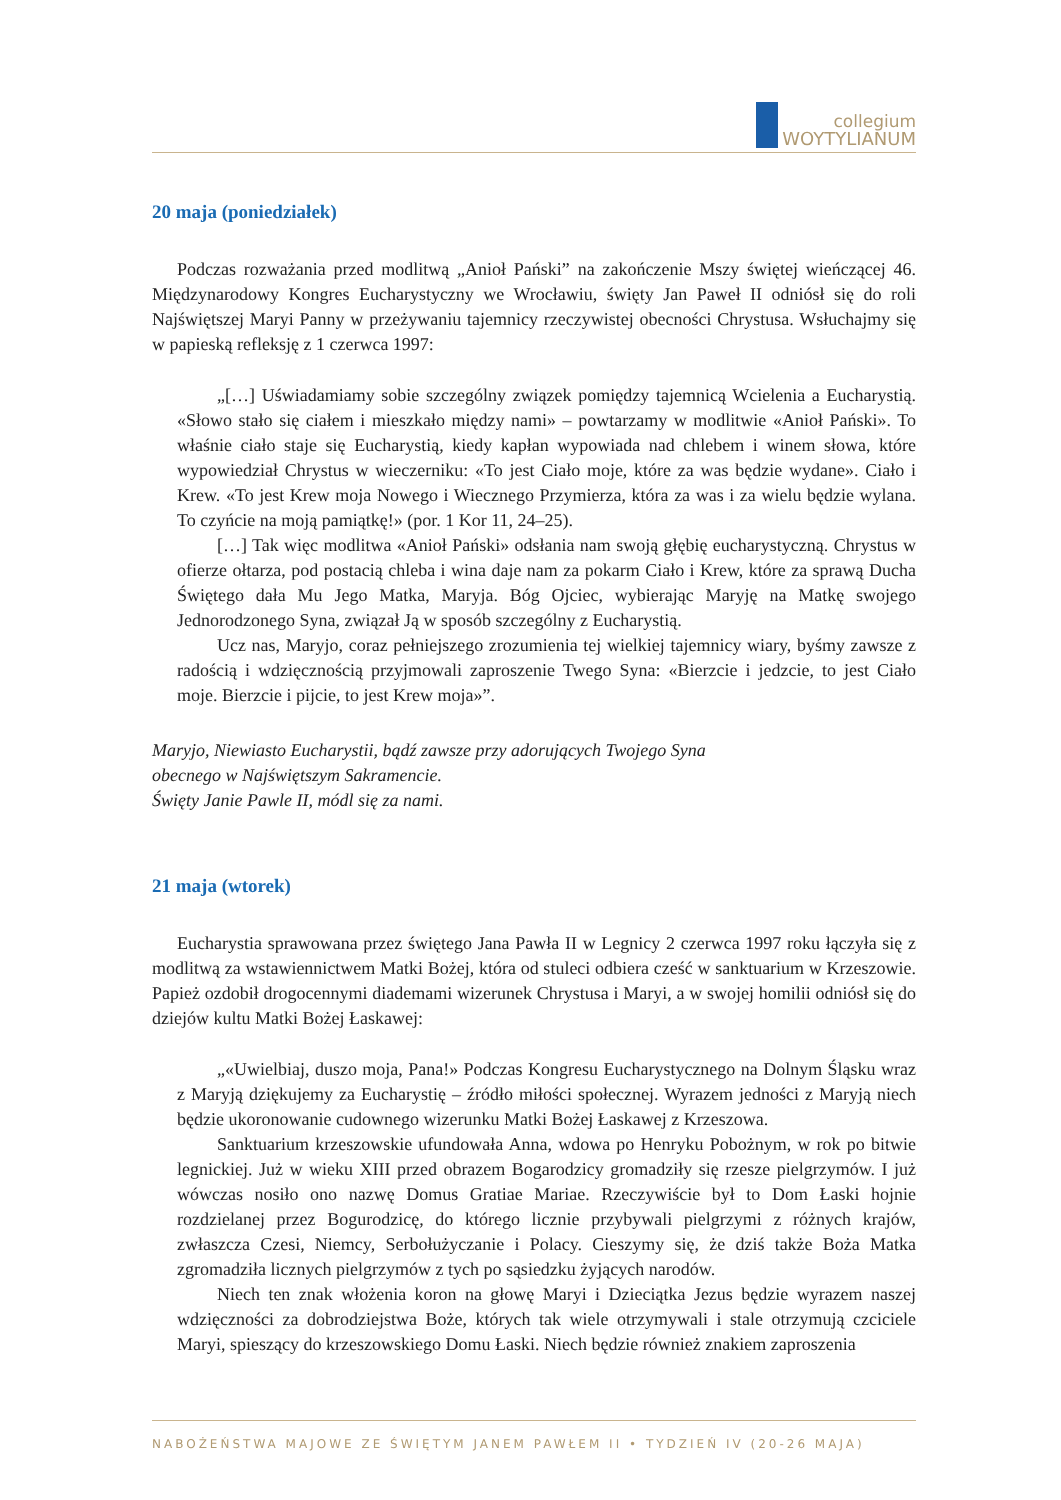collegium
WOYTYLIANUM
20 maja (poniedziałek)
Podczas rozważania przed modlitwą „Anioł Pański” na zakończenie Mszy świętej wieńczącej 46. Międzynarodowy Kongres Eucharystyczny we Wrocławiu, święty Jan Paweł II odniósł się do roli Najświętszej Maryi Panny w przeżywaniu tajemnicy rzeczywistej obecności Chrystusa. Wsłuchajmy się w papieską refleksję z 1 czerwca 1997:
„[…] Uświadamiamy sobie szczególny związek pomiędzy tajemnicą Wcielenia a Eucharystią. «Słowo stało się ciałem i mieszkało między nami» – powtarzamy w modlitwie «Anioł Pański». To właśnie ciało staje się Eucharystią, kiedy kapłan wypowiada nad chlebem i winem słowa, które wypowiedział Chrystus w wieczerniku: «To jest Ciało moje, które za was będzie wydane». Ciało i Krew. «To jest Krew moja Nowego i Wiecznego Przymierza, która za was i za wielu będzie wylana. To czyńcie na moją pamiątkę!» (por. 1 Kor 11, 24–25).
[…] Tak więc modlitwa «Anioł Pański» odsłania nam swoją głębię eucharystyczną. Chrystus w ofierze ołtarza, pod postacią chleba i wina daje nam za pokarm Ciało i Krew, które za sprawą Ducha Świętego dała Mu Jego Matka, Maryja. Bóg Ojciec, wybierając Maryję na Matkę swojego Jednorodzonego Syna, związał Ją w sposób szczególny z Eucharystią.
Ucz nas, Maryjo, coraz pełniejszego zrozumienia tej wielkiej tajemnicy wiary, byśmy zawsze z radością i wdzięcznością przyjmowali zaproszenie Twego Syna: «Bierzcie i jedzcie, to jest Ciało moje. Bierzcie i pijcie, to jest Krew moja»”.
Maryjo, Niewiasto Eucharystii, bądź zawsze przy adorujących Twojego Syna
obecnego w Najświętszym Sakramencie.
Święty Janie Pawle II, módl się za nami.
21 maja (wtorek)
Eucharystia sprawowana przez świętego Jana Pawła II w Legnicy 2 czerwca 1997 roku łączyła się z modlitwą za wstawiennictwem Matki Bożej, która od stuleci odbiera cześć w sanktuarium w Krzeszowie. Papież ozdobił drogocennymi diademami wizerunek Chrystusa i Maryi, a w swojej homilii odniósł się do dziejów kultu Matki Bożej Łaskawej:
„«Uwielbiaj, duszo moja, Pana!» Podczas Kongresu Eucharystycznego na Dolnym Śląsku wraz z Maryją dziękujemy za Eucharystię – źródło miłości społecznej. Wyrazem jedności z Maryją niech będzie ukoronowanie cudownego wizerunku Matki Bożej Łaskawej z Krzeszowa.
Sanktuarium krzeszowskie ufundowała Anna, wdowa po Henryku Pobożnym, w rok po bitwie legnickiej. Już w wieku XIII przed obrazem Bogarodzicy gromadziły się rzesze pielgrzymów. I już wówczas nosiło ono nazwę Domus Gratiae Mariae. Rzeczywiście był to Dom Łaski hojnie rozdzielanej przez Bogurodzicę, do którego licznie przybywali pielgrzymi z różnych krajów, zwłaszcza Czesi, Niemcy, Serbołużyczanie i Polacy. Cieszymy się, że dziś także Boża Matka zgromadziła licznych pielgrzymów z tych po sąsiedzku żyjących narodów.
Niech ten znak włożenia koron na głowę Maryi i Dzieciątka Jezus będzie wyrazem naszej wdzięczności za dobrodziejstwa Boże, których tak wiele otrzymywali i stale otrzymują czciciele Maryi, spieszący do krzeszowskiego Domu Łaski. Niech będzie również znakiem zaproszenia
NABOŻEŃSTWA MAJOWE ZE ŚWIĘTYM JANEM PAWŁEM II • TYDZIEŃ IV (20-26 MAJA)